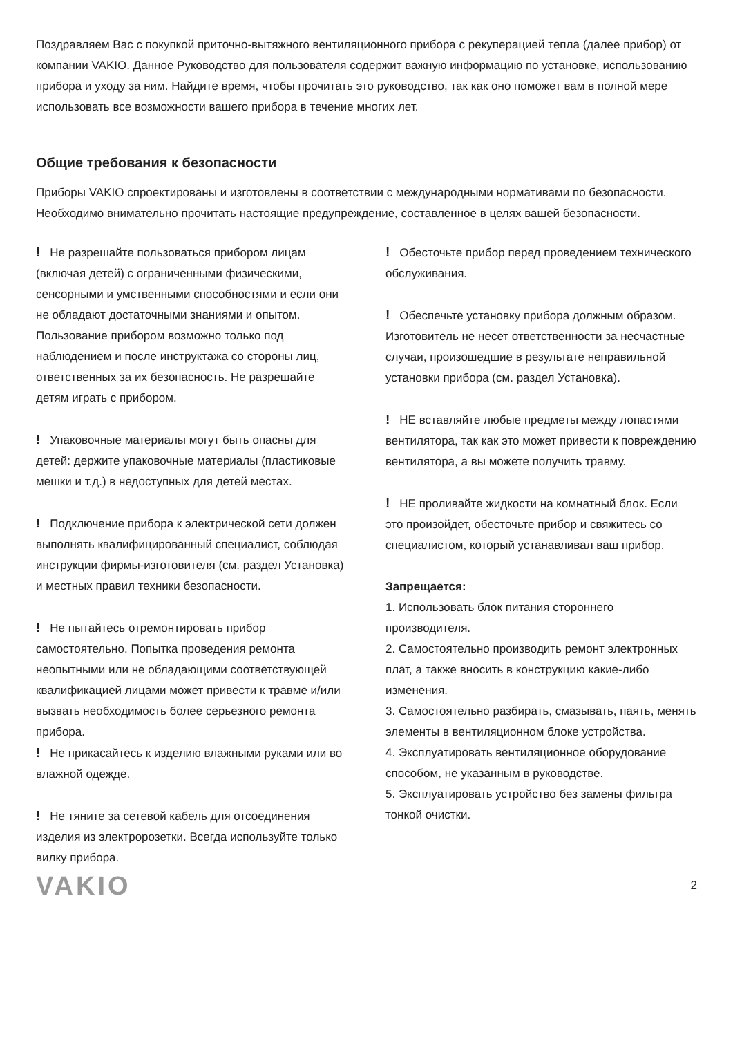Поздравляем Вас с покупкой приточно-вытяжного вентиляционного прибора с рекуперацией тепла (далее прибор) от компании VAKIO. Данное Руководство для пользователя содержит важную информацию по установке, использованию прибора и уходу за ним. Найдите время, чтобы прочитать это руководство, так как оно поможет вам в полной мере использовать все возможности вашего прибора в течение многих лет.
Общие требования к безопасности
Приборы VAKIO спроектированы и изготовлены в соответствии с международными нормативами по безопасности. Необходимо внимательно прочитать настоящие предупреждение, составленное в целях вашей безопасности.
! Не разрешайте пользоваться прибором лицам (включая детей) с ограниченными физическими, сенсорными и умственными способностями и если они не обладают достаточными знаниями и опытом. Пользование прибором возможно только под наблюдением и после инструктажа со стороны лиц, ответственных за их безопасность. Не разрешайте детям играть с прибором.
! Упаковочные материалы могут быть опасны для детей: держите упаковочные материалы (пластиковые мешки и т.д.) в недоступных для детей местах.
! Подключение прибора к электрической сети должен выполнять квалифицированный специалист, соблюдая инструкции фирмы-изготовителя (см. раздел Установка) и местных правил техники безопасности.
! Не пытайтесь отремонтировать прибор самостоятельно. Попытка проведения ремонта неопытными или не обладающими соответствующей квалификацией лицами может привести к травме и/или вызвать необходимость более серьезного ремонта прибора.
! Не прикасайтесь к изделию влажными руками или во влажной одежде.
! Не тяните за сетевой кабель для отсоединения изделия из электророзетки. Всегда используйте только вилку прибора.
! Обесточьте прибор перед проведением технического обслуживания.
! Обеспечьте установку прибора должным образом. Изготовитель не несет ответственности за несчастные случаи, произошедшие в результате неправильной установки прибора (см. раздел Установка).
! НЕ вставляйте любые предметы между лопастями вентилятора, так как это может привести к повреждению вентилятора, а вы можете получить травму.
! НЕ проливайте жидкости на комнатный блок. Если это произойдет, обесточьте прибор и свяжитесь со специалистом, который устанавливал ваш прибор.
Запрещается:
1. Использовать блок питания стороннего производителя.
2. Самостоятельно производить ремонт электронных плат, а также вносить в конструкцию какие-либо изменения.
3. Самостоятельно разбирать, смазывать, паять, менять элементы в вентиляционном блоке устройства.
4. Эксплуатировать вентиляционное оборудование способом, не указанным в руководстве.
5. Эксплуатировать устройство без замены фильтра тонкой очистки.
VAKIO 2